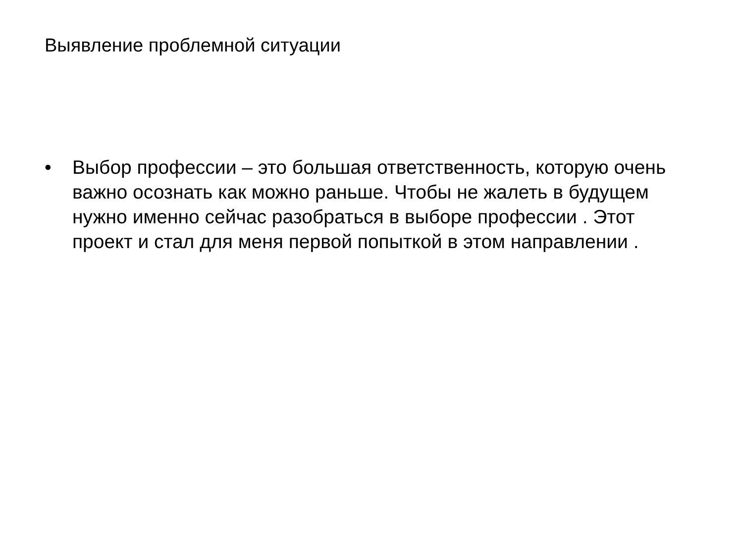Выявление проблемной ситуации
• Выбор профессии – это большая ответственность, которую очень важно осознать как можно раньше. Чтобы не жалеть в будущем нужно именно сейчас разобраться в выборе профессии . Этот проект и стал для меня первой попыткой в этом направлении .